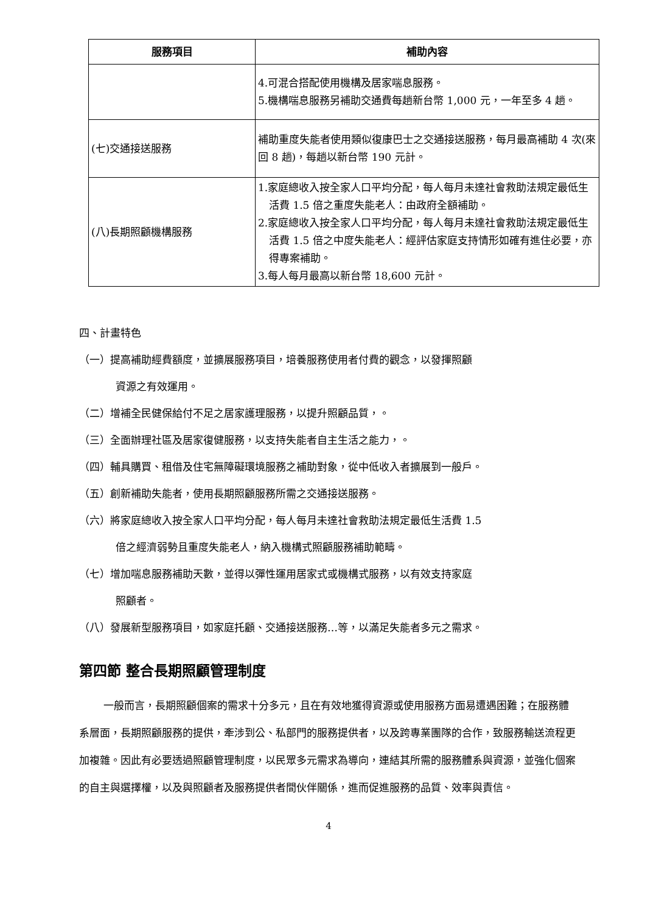| 服務項目 | 補助內容 |
| --- | --- |
| | 4.可混合搭配使用機構及居家喘息服務。 5.機構喘息服務另補助交通費每趟新台幣 1,000 元，一年至多 4 趟。 |
| (七)交通接送服務 | 補助重度失能者使用類似復康巴士之交通接送服務，每月最高補助 4 次(來回 8 趟)，每趟以新台幣 190 元計。 |
| (八)長期照顧機構服務 | 1.家庭總收入按全家人口平均分配，每人每月未達社會救助法規定最低生活費 1.5 倍之重度失能老人：由政府全額補助。 2.家庭總收入按全家人口平均分配，每人每月未達社會救助法規定最低生活費 1.5 倍之中度失能老人：經評估家庭支持情形如確有進住必要，亦得專案補助。 3.每人每月最高以新台幣 18,600 元計。 |
四、計畫特色
（一）提高補助經費額度，並擴展服務項目，培養服務使用者付費的觀念，以發揮照顧
資源之有效運用。
（二）增補全民健保給付不足之居家護理服務，以提升照顧品質，。
（三）全面辦理社區及居家復健服務，以支持失能者自主生活之能力，。
（四）輔具購買、租借及住宅無障礙環境服務之補助對象，從中低收入者擴展到一般戶。
（五）創新補助失能者，使用長期照顧服務所需之交通接送服務。
（六）將家庭總收入按全家人口平均分配，每人每月未達社會救助法規定最低生活費 1.5
倍之經濟弱勢且重度失能老人，納入機構式照顧服務補助範疇。
（七）增加喘息服務補助天數，並得以彈性運用居家式或機構式服務，以有效支持家庭
照顧者。
（八）發展新型服務項目，如家庭托顧、交通接送服務…等，以滿足失能者多元之需求。
第四節 整合長期照顧管理制度
一般而言，長期照顧個案的需求十分多元，且在有效地獲得資源或使用服務方面易遭遇困難；在服務體系層面，長期照顧服務的提供，牽涉到公、私部門的服務提供者，以及跨專業團隊的合作，致服務輸送流程更加複雜。因此有必要透過照顧管理制度，以民眾多元需求為導向，連結其所需的服務體系與資源，並強化個案的自主與選擇權，以及與照顧者及服務提供者間伙伴關係，進而促進服務的品質、效率與責信。
4